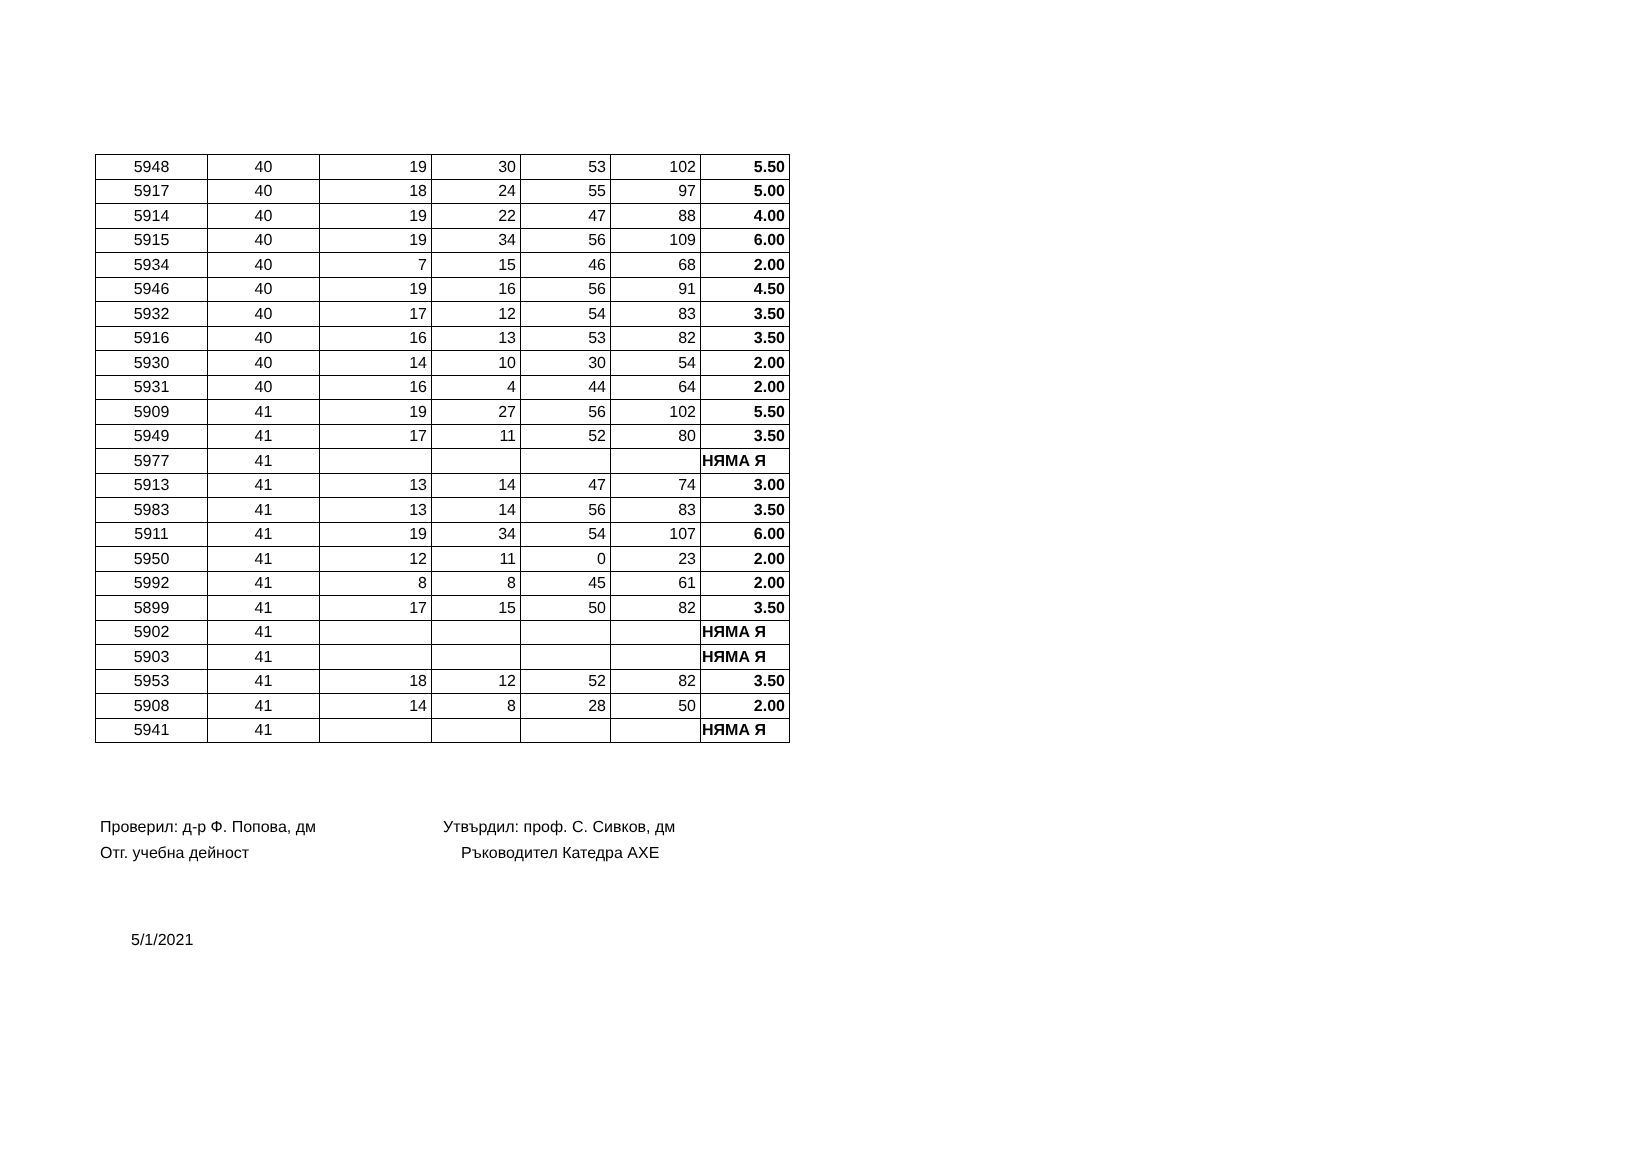| 5948 | 40 | 19 | 30 | 53 | 102 | 5.50 |
| 5917 | 40 | 18 | 24 | 55 | 97 | 5.00 |
| 5914 | 40 | 19 | 22 | 47 | 88 | 4.00 |
| 5915 | 40 | 19 | 34 | 56 | 109 | 6.00 |
| 5934 | 40 | 7 | 15 | 46 | 68 | 2.00 |
| 5946 | 40 | 19 | 16 | 56 | 91 | 4.50 |
| 5932 | 40 | 17 | 12 | 54 | 83 | 3.50 |
| 5916 | 40 | 16 | 13 | 53 | 82 | 3.50 |
| 5930 | 40 | 14 | 10 | 30 | 54 | 2.00 |
| 5931 | 40 | 16 | 4 | 44 | 64 | 2.00 |
| 5909 | 41 | 19 | 27 | 56 | 102 | 5.50 |
| 5949 | 41 | 17 | 11 | 52 | 80 | 3.50 |
| 5977 | 41 | | | | | НЯМА Я |
| 5913 | 41 | 13 | 14 | 47 | 74 | 3.00 |
| 5983 | 41 | 13 | 14 | 56 | 83 | 3.50 |
| 5911 | 41 | 19 | 34 | 54 | 107 | 6.00 |
| 5950 | 41 | 12 | 11 | 0 | 23 | 2.00 |
| 5992 | 41 | 8 | 8 | 45 | 61 | 2.00 |
| 5899 | 41 | 17 | 15 | 50 | 82 | 3.50 |
| 5902 | 41 | | | | | НЯМА Я |
| 5903 | 41 | | | | | НЯМА Я |
| 5953 | 41 | 18 | 12 | 52 | 82 | 3.50 |
| 5908 | 41 | 14 | 8 | 28 | 50 | 2.00 |
| 5941 | 41 | | | | | НЯМА Я |
Проверил: д-р Ф. Попова, дм
Отг. учебна дейност
Утвърдил: проф. С. Сивков, дм
Ръководител Катедра АХЕ
5/1/2021